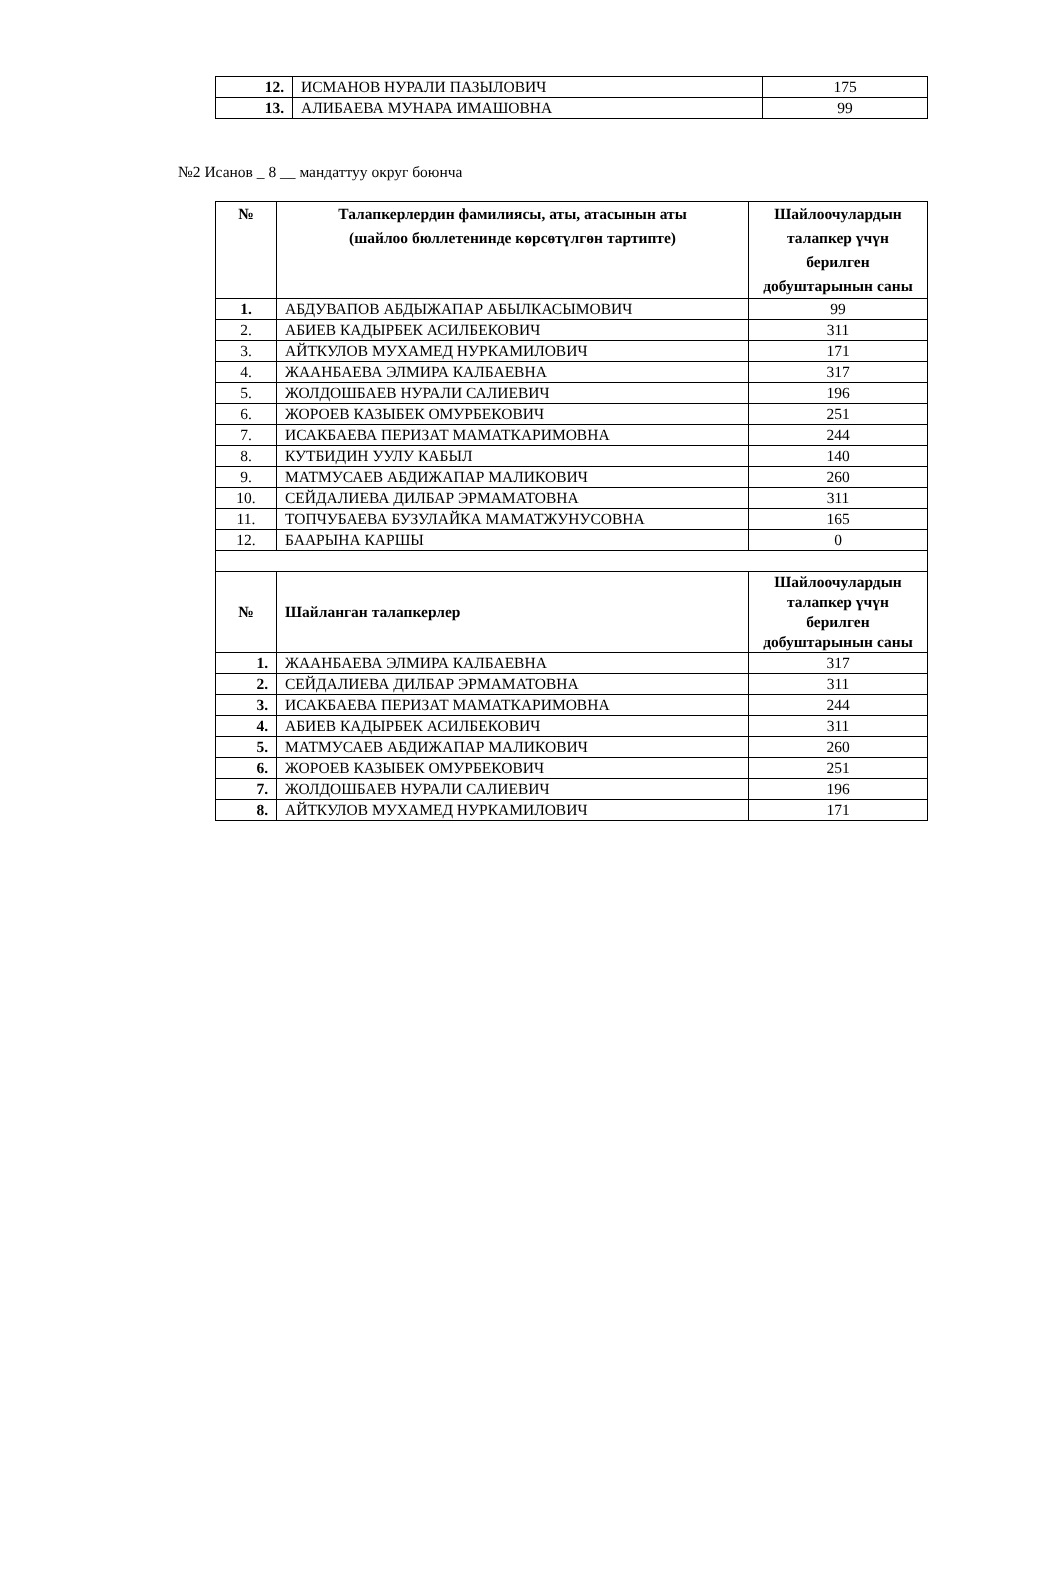| 12. | ИСМАНОВ НУРАЛИ ПАЗЫЛОВИЧ | 175 |
| 13. | АЛИБАЕВА МУНАРА ИМАШОВНА | 99 |
№2 Исанов _ 8 __ мандаттуу округ боюнча
| № | Талапкерлердин фамилиясы, аты, атасынын аты (шайлоо бюллетенинде көрсөтүлгөн тартипте) | Шайлоочулардын талапкер үчүн берилген добуштарынын саны |
| --- | --- | --- |
| 1. | АБДУВАПОВ АБДЫЖАПАР АБЫЛКАСЫМОВИЧ | 99 |
| 2. | АБИЕВ КАДЫРБЕК АСИЛБЕКОВИЧ | 311 |
| 3. | АЙТКУЛОВ МУХАМЕД НУРКАМИЛОВИЧ | 171 |
| 4. | ЖААНБАЕВА ЭЛМИРА КАЛБАЕВНА | 317 |
| 5. | ЖОЛДОШБАЕВ НУРАЛИ САЛИЕВИЧ | 196 |
| 6. | ЖОРОЕВ КАЗЫБЕК ОМУРБЕКОВИЧ | 251 |
| 7. | ИСАКБАЕВА ПЕРИЗАТ МАМАТКАРИМОВНА | 244 |
| 8. | КУТБИДИН УУЛУ КАБЫЛ | 140 |
| 9. | МАТМУСАЕВ АБДИЖАПАР МАЛИКОВИЧ | 260 |
| 10. | СЕЙДАЛИЕВА ДИЛБАР ЭРМАМАТОВНА | 311 |
| 11. | ТОПЧУБАЕВА БУЗУЛАЙКА МАМАТЖУНУСОВНА | 165 |
| 12. | БААРЫНА КАРШЫ | 0 |
| № | Шайланган талапкерлер | Шайлоочулардын талапкер үчүн берилген добуштарынын саны |
| 1. | ЖААНБАЕВА ЭЛМИРА КАЛБАЕВНА | 317 |
| 2. | СЕЙДАЛИЕВА ДИЛБАР ЭРМАМАТОВНА | 311 |
| 3. | ИСАКБАЕВА ПЕРИЗАТ МАМАТКАРИМОВНА | 244 |
| 4. | АБИЕВ КАДЫРБЕК АСИЛБЕКОВИЧ | 311 |
| 5. | МАТМУСАЕВ АБДИЖАПАР МАЛИКОВИЧ | 260 |
| 6. | ЖОРОЕВ КАЗЫБЕК ОМУРБЕКОВИЧ | 251 |
| 7. | ЖОЛДОШБАЕВ НУРАЛИ САЛИЕВИЧ | 196 |
| 8. | АЙТКУЛОВ МУХАМЕД НУРКАМИЛОВИЧ | 171 |